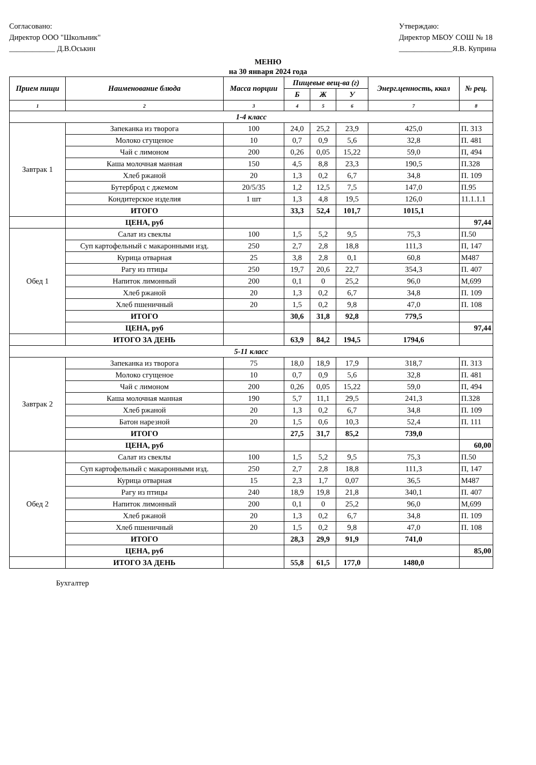Согласовано:
Директор ООО "Школьник"
____________ Д.В.Оськин
Утверждаю:
Директор МБОУ СОШ № 18
______________Я.В. Куприна
МЕНЮ
на 30 января 2024 года
| Прием пищи | Наименование блюда | Масса порции | Пищевые вещ-ва (г) | | | Энерг.ценность, ккал | № рец. |
| --- | --- | --- | --- | --- | --- | --- | --- |
| | | | Б | Ж | У | | |
| 1 | 2 | 3 | 4 | 5 | 6 | 7 | 8 |
| 1-4 класс | | | | | | | |
| Завтрак 1 | Запеканка из творога | 100 | 24,0 | 25,2 | 23,9 | 425,0 | П. 313 |
| | Молоко сгущеное | 10 | 0,7 | 0,9 | 5,6 | 32,8 | П. 481 |
| | Чай с лимоном | 200 | 0,26 | 0,05 | 15,22 | 59,0 | П, 494 |
| | Каша молочная манная | 150 | 4,5 | 8,8 | 23,3 | 190,5 | П.328 |
| | Хлеб ржаной | 20 | 1,3 | 0,2 | 6,7 | 34,8 | П. 109 |
| | Бутерброд с джемом | 20/5/35 | 1,2 | 12,5 | 7,5 | 147,0 | П.95 |
| | Кондитерское изделия | 1 шт | 1,3 | 4,8 | 19,5 | 126,0 | 11.1.1.1 |
| | ИТОГО | | 33,3 | 52,4 | 101,7 | 1015,1 | |
| | ЦЕНА, руб | | | | | | 97,44 |
| Обед 1 | Салат из свеклы | 100 | 1,5 | 5,2 | 9,5 | 75,3 | П.50 |
| | Суп картофельный с макаронными изд. | 250 | 2,7 | 2,8 | 18,8 | 111,3 | П, 147 |
| | Курица отварная | 25 | 3,8 | 2,8 | 0,1 | 60,8 | М487 |
| | Рагу из птицы | 250 | 19,7 | 20,6 | 22,7 | 354,3 | П. 407 |
| | Напиток лимонный | 200 | 0,1 | 0 | 25,2 | 96,0 | М,699 |
| | Хлеб ржаной | 20 | 1,3 | 0,2 | 6,7 | 34,8 | П. 109 |
| | Хлеб пшеничный | 20 | 1,5 | 0,2 | 9,8 | 47,0 | П. 108 |
| | ИТОГО | | 30,6 | 31,8 | 92,8 | 779,5 | |
| | ЦЕНА, руб | | | | | | 97,44 |
| | ИТОГО ЗА ДЕНЬ | | 63,9 | 84,2 | 194,5 | 1794,6 | |
| 5-11 класс | | | | | | | |
| Завтрак 2 | Запеканка из творога | 75 | 18,0 | 18,9 | 17,9 | 318,7 | П. 313 |
| | Молоко сгущеное | 10 | 0,7 | 0,9 | 5,6 | 32,8 | П. 481 |
| | Чай с лимоном | 200 | 0,26 | 0,05 | 15,22 | 59,0 | П, 494 |
| | Каша молочная манная | 190 | 5,7 | 11,1 | 29,5 | 241,3 | П.328 |
| | Хлеб ржаной | 20 | 1,3 | 0,2 | 6,7 | 34,8 | П. 109 |
| | Батон нарезной | 20 | 1,5 | 0,6 | 10,3 | 52,4 | П. 111 |
| | ИТОГО | | 27,5 | 31,7 | 85,2 | 739,0 | |
| | ЦЕНА, руб | | | | | | 60,00 |
| Обед 2 | Салат из свеклы | 100 | 1,5 | 5,2 | 9,5 | 75,3 | П.50 |
| | Суп картофельный с макаронными изд. | 250 | 2,7 | 2,8 | 18,8 | 111,3 | П, 147 |
| | Курица отварная | 15 | 2,3 | 1,7 | 0,07 | 36,5 | М487 |
| | Рагу из птицы | 240 | 18,9 | 19,8 | 21,8 | 340,1 | П. 407 |
| | Напиток лимонный | 200 | 0,1 | 0 | 25,2 | 96,0 | М,699 |
| | Хлеб ржаной | 20 | 1,3 | 0,2 | 6,7 | 34,8 | П. 109 |
| | Хлеб пшеничный | 20 | 1,5 | 0,2 | 9,8 | 47,0 | П. 108 |
| | ИТОГО | | 28,3 | 29,9 | 91,9 | 741,0 | |
| | ЦЕНА, руб | | | | | | 85,00 |
| | ИТОГО ЗА ДЕНЬ | | 55,8 | 61,5 | 177,0 | 1480,0 | |
Бухгалтер